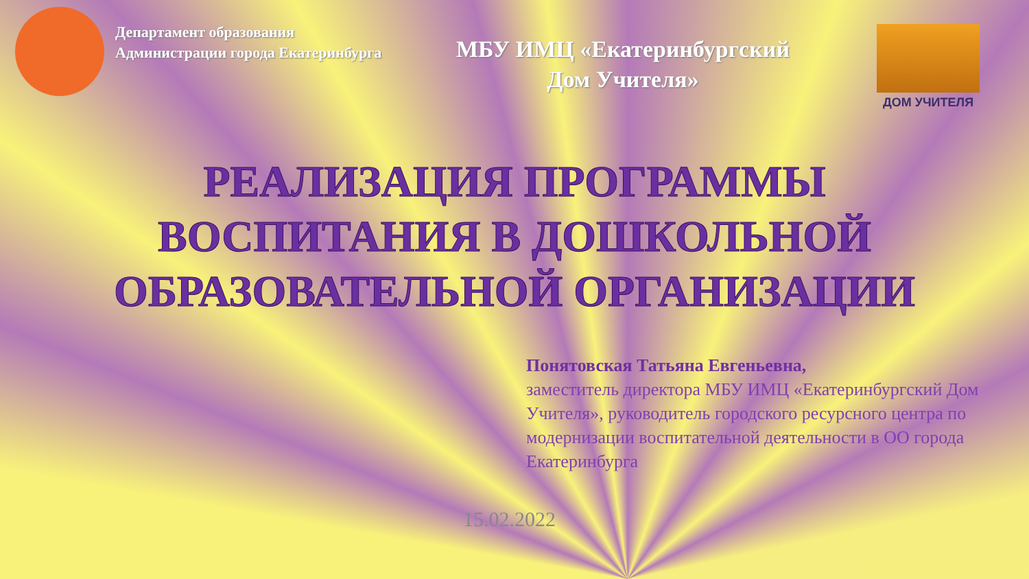Департамент образования
Администрации города Екатеринбурга
МБУ ИМЦ «Екатеринбургский
Дом Учителя»
ДОМ УЧИТЕЛЯ
РЕАЛИЗАЦИЯ ПРОГРАММЫ
ВОСПИТАНИЯ В ДОШКОЛЬНОЙ
ОБРАЗОВАТЕЛЬНОЙ ОРГАНИЗАЦИИ
Понятовская Татьяна Евгеньевна,
заместитель директора МБУ ИМЦ «Екатеринбургский Дом Учителя», руководитель городского ресурсного центра по модернизации воспитательной деятельности в ОО города Екатеринбурга
15.02.2022